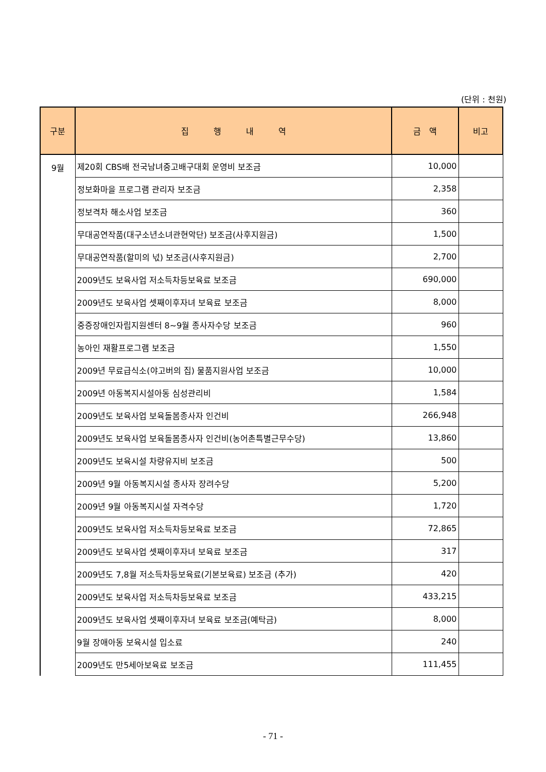(단위 : 천원)
| 구분 | 집 행 내 역 | 금 액 | 비고 |
| --- | --- | --- | --- |
| 9월 | 제20회 CBS배 전국남녀중고배구대회 운영비 보조금 | 10,000 | |
| | 정보화마을 프로그램 관리자 보조금 | 2,358 | |
| | 정보격차 해소사업 보조금 | 360 | |
| | 무대공연작품(대구소년소녀관현악단) 보조금(사후지원금) | 1,500 | |
| | 무대공연작품(할미의 넋) 보조금(사후지원금) | 2,700 | |
| | 2009년도 보육사업 저소득차등보육료 보조금 | 690,000 | |
| | 2009년도 보육사업 셋째이후자녀 보육료 보조금 | 8,000 | |
| | 중증장애인자립지원센터 8~9월 종사자수당 보조금 | 960 | |
| | 농아인 재활프로그램 보조금 | 1,550 | |
| | 2009년 무료급식소(야고버의 집) 물품지원사업 보조금 | 10,000 | |
| | 2009년 아동복지시설아동 심성관리비 | 1,584 | |
| | 2009년도 보육사업 보육돌봄종사자 인건비 | 266,948 | |
| | 2009년도 보육사업 보육돌봄종사자 인건비(농어촌특별근무수당) | 13,860 | |
| | 2009년도 보육시설 차량유지비 보조금 | 500 | |
| | 2009년 9월 아동복지시설 종사자 장려수당 | 5,200 | |
| | 2009년 9월 아동복지시설 자격수당 | 1,720 | |
| | 2009년도 보육사업 저소득차등보육료 보조금 | 72,865 | |
| | 2009년도 보육사업 셋째이후자녀 보육료 보조금 | 317 | |
| | 2009년도 7,8월 저소득차등보육료(기본보육료) 보조금 (추가) | 420 | |
| | 2009년도 보육사업 저소득차등보육료 보조금 | 433,215 | |
| | 2009년도 보육사업 셋째이후자녀 보육료 보조금(예탁금) | 8,000 | |
| | 9월 장애아동 보육시설 입소료 | 240 | |
| | 2009년도 만5세아보육료 보조금 | 111,455 | |
- 71 -